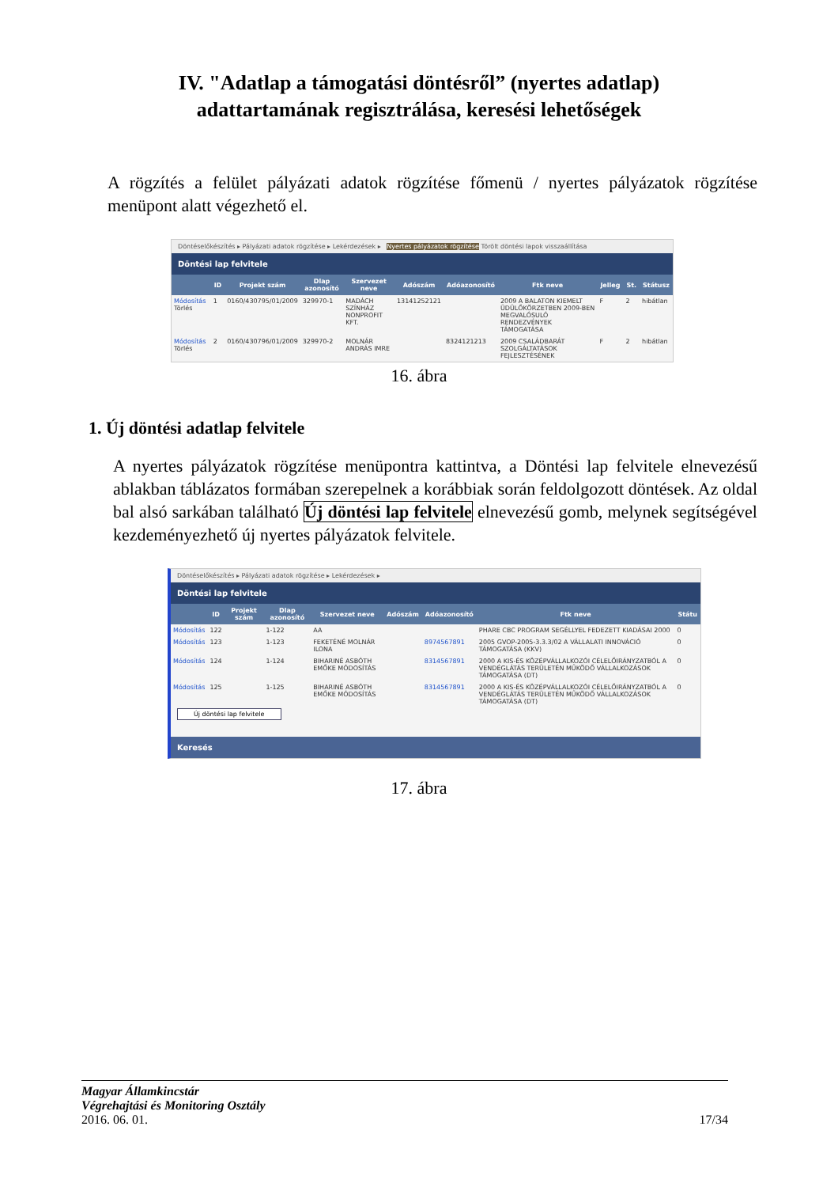IV. "Adatlap a támogatási döntésről” (nyertes adatlap)
adattartamának regisztrálása, keresési lehetőségek
A rögzítés a felület pályázati adatok rögzítése főmenü / nyertes pályázatok rögzítése menüpont alatt végezhető el.
Döntéselőkészítés ▸ Pályázati adatok rögzítése ▸ Lekérdezések ▸ Nyertes pályázatok rögzítése Törölt döntési lapok visszaállítása
Döntési lap felvitele
| | ID | Projekt szám | Dlap azonosító | Szervezet neve | Adószám | Adóazonosító | Ftk neve | Jelleg | St. | Státusz |
| --- | --- | --- | --- | --- | --- | --- | --- | --- | --- | --- |
| Módosítás Törlés | 1 | 0160/430795/01/2009 | 329970-1 | MADÁCH SZÍNHÁZ NONPROFIT KFT. | 13141252121 | | 2009 A BALATON KIEMELT ÜDÜLŐKÖRZETBEN 2009-BEN MEGVALÓSULÓ RENDEZVÉNYEK TÁMOGATÁSA | F | 2 | hibátlan |
| Módosítás Törlés | 2 | 0160/430796/01/2009 | 329970-2 | MOLNÁR ANDRÁS IMRE | | 8324121213 | 2009 CSALÁDBARÁT SZOLGÁLTATÁSOK FEJLESZTÉSÉNEK | F | 2 | hibátlan |
16. ábra
1. Új döntési adatlap felvitele
A nyertes pályázatok rögzítése menüpontra kattintva, a Döntési lap felvitele elnevezésű ablakban táblázatos formában szerepelnek a korábbiak során feldolgozott döntések. Az oldal bal alsó sarkában található Új döntési lap felvitele elnevezésű gomb, melynek segítségével kezdeményezhető új nyertes pályázatok felvitele.
Döntéselőkészítés ▸ Pályázati adatok rögzítése ▸ Lekérdezések ▸
Döntési lap felvitele
| | ID | Projekt szám | Dlap azonosító | Szervezet neve | Adószám | Adóazonosító | Ftk neve | Státu |
| --- | --- | --- | --- | --- | --- | --- | --- | --- |
| Módosítás | 122 | | 1-122 | AA | | | PHARE CBC PROGRAM SEGÉLLYEL FEDEZETT KIADÁSAI 2000 | 0 |
| Módosítás | 123 | | 1-123 | FEKETÉNÉ MOLNÁR ILONA | | 8974567891 | 2005 GVOP-2005-3.3.3/02 A VÁLLALATI INNOVÁCIÓ TÁMOGATÁSA (KKV) | 0 |
| Módosítás | 124 | | 1-124 | BIHARINÉ ASBÓTH EMŐKE MÓDOSÍTÁS | | 8314567891 | 2000 A KIS-ÉS KÖZÉPVÁLLALKOZÓI CÉLELŐIRÁNYZATBÓL A VENDÉGLÁTÁS TERÜLETÉN MŰKÖDŐ VÁLLALKOZÁSOK TÁMOGATÁSA (DT) | 0 |
| Módosítás | 125 | | 1-125 | BIHARINÉ ASBÓTH EMŐKE MÓDOSÍTÁS | | 8314567891 | 2000 A KIS-ÉS KÖZÉPVÁLLALKOZÓI CÉLELŐIRÁNYZATBÓL A VENDÉGLÁTÁS TERÜLETÉN MŰKÖDŐ VÁLLALKOZÁSOK TÁMOGATÁSA (DT) | 0 |
Új döntési lap felvitele
Keresés
17. ábra
Magyar Államkincstár
Végrehajtási és Monitoring Osztály
2016. 06. 01. 17/34